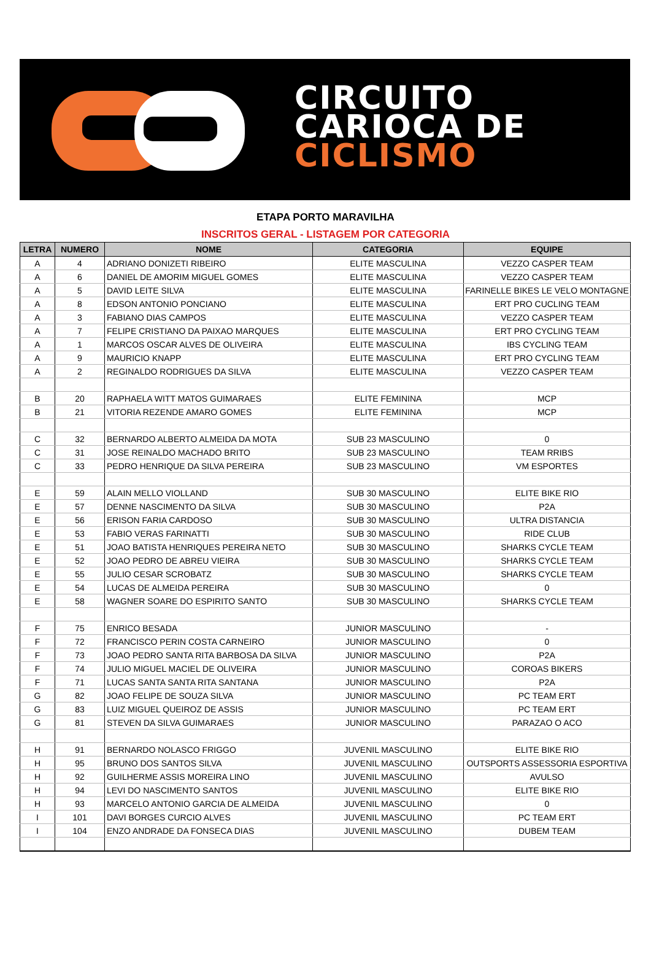CIRCUITO
CARIOCA DE
CICLISMO
ETAPA PORTO MARAVILHA
INSCRITOS GERAL - LISTAGEM POR CATEGORIA
| LETRA | NUMERO | NOME | CATEGORIA | EQUIPE |
| --- | --- | --- | --- | --- |
| A | 4 | ADRIANO DONIZETI RIBEIRO | ELITE MASCULINA | VEZZO CASPER TEAM |
| A | 6 | DANIEL DE AMORIM MIGUEL GOMES | ELITE MASCULINA | VEZZO CASPER TEAM |
| A | 5 | DAVID LEITE SILVA | ELITE MASCULINA | FARINELLE BIKES LE VELO MONTAGNE |
| A | 8 | EDSON ANTONIO PONCIANO | ELITE MASCULINA | ERT PRO CUCLING TEAM |
| A | 3 | FABIANO DIAS CAMPOS | ELITE MASCULINA | VEZZO CASPER TEAM |
| A | 7 | FELIPE CRISTIANO DA PAIXAO MARQUES | ELITE MASCULINA | ERT PRO CYCLING TEAM |
| A | 1 | MARCOS OSCAR ALVES DE OLIVEIRA | ELITE MASCULINA | IBS CYCLING TEAM |
| A | 9 | MAURICIO KNAPP | ELITE MASCULINA | ERT PRO CYCLING TEAM |
| A | 2 | REGINALDO RODRIGUES DA SILVA | ELITE MASCULINA | VEZZO CASPER TEAM |
| B | 20 | RAPHAELA WITT MATOS GUIMARAES | ELITE FEMININA | MCP |
| B | 21 | VITORIA REZENDE AMARO GOMES | ELITE FEMININA | MCP |
| C | 32 | BERNARDO ALBERTO ALMEIDA DA MOTA | SUB 23 MASCULINO | 0 |
| C | 31 | JOSE REINALDO MACHADO BRITO | SUB 23 MASCULINO | TEAM RRIBS |
| C | 33 | PEDRO HENRIQUE DA SILVA PEREIRA | SUB 23 MASCULINO | VM ESPORTES |
| E | 59 | ALAIN MELLO VIOLLAND | SUB 30 MASCULINO | ELITE BIKE RIO |
| E | 57 | DENNE NASCIMENTO DA SILVA | SUB 30 MASCULINO | P2A |
| E | 56 | ERISON FARIA CARDOSO | SUB 30 MASCULINO | ULTRA DISTANCIA |
| E | 53 | FABIO VERAS FARINATTI | SUB 30 MASCULINO | RIDE CLUB |
| E | 51 | JOAO BATISTA HENRIQUES PEREIRA NETO | SUB 30 MASCULINO | SHARKS CYCLE TEAM |
| E | 52 | JOAO PEDRO DE ABREU VIEIRA | SUB 30 MASCULINO | SHARKS CYCLE TEAM |
| E | 55 | JULIO CESAR SCROBATZ | SUB 30 MASCULINO | SHARKS CYCLE TEAM |
| E | 54 | LUCAS DE ALMEIDA PEREIRA | SUB 30 MASCULINO | 0 |
| E | 58 | WAGNER SOARE DO ESPIRITO SANTO | SUB 30 MASCULINO | SHARKS CYCLE TEAM |
| F | 75 | ENRICO BESADA | JUNIOR MASCULINO | - |
| F | 72 | FRANCISCO PERIN COSTA CARNEIRO | JUNIOR MASCULINO | 0 |
| F | 73 | JOAO PEDRO SANTA RITA BARBOSA DA SILVA | JUNIOR MASCULINO | P2A |
| F | 74 | JULIO MIGUEL MACIEL DE OLIVEIRA | JUNIOR MASCULINO | COROAS BIKERS |
| F | 71 | LUCAS SANTA SANTA RITA SANTANA | JUNIOR MASCULINO | P2A |
| G | 82 | JOAO FELIPE DE SOUZA SILVA | JUNIOR MASCULINO | PC TEAM ERT |
| G | 83 | LUIZ MIGUEL QUEIROZ DE ASSIS | JUNIOR MASCULINO | PC TEAM ERT |
| G | 81 | STEVEN DA SILVA GUIMARAES | JUNIOR MASCULINO | PARAZAO O ACO |
| H | 91 | BERNARDO NOLASCO FRIGGO | JUVENIL MASCULINO | ELITE BIKE RIO |
| H | 95 | BRUNO DOS SANTOS SILVA | JUVENIL MASCULINO | OUTSPORTS ASSESSORIA ESPORTIVA |
| H | 92 | GUILHERME ASSIS MOREIRA LINO | JUVENIL MASCULINO | AVULSO |
| H | 94 | LEVI DO NASCIMENTO SANTOS | JUVENIL MASCULINO | ELITE BIKE RIO |
| H | 93 | MARCELO ANTONIO GARCIA DE ALMEIDA | JUVENIL MASCULINO | 0 |
| I | 101 | DAVI BORGES CURCIO ALVES | JUVENIL MASCULINO | PC TEAM ERT |
| I | 104 | ENZO ANDRADE DA FONSECA DIAS | JUVENIL MASCULINO | DUBEM TEAM |